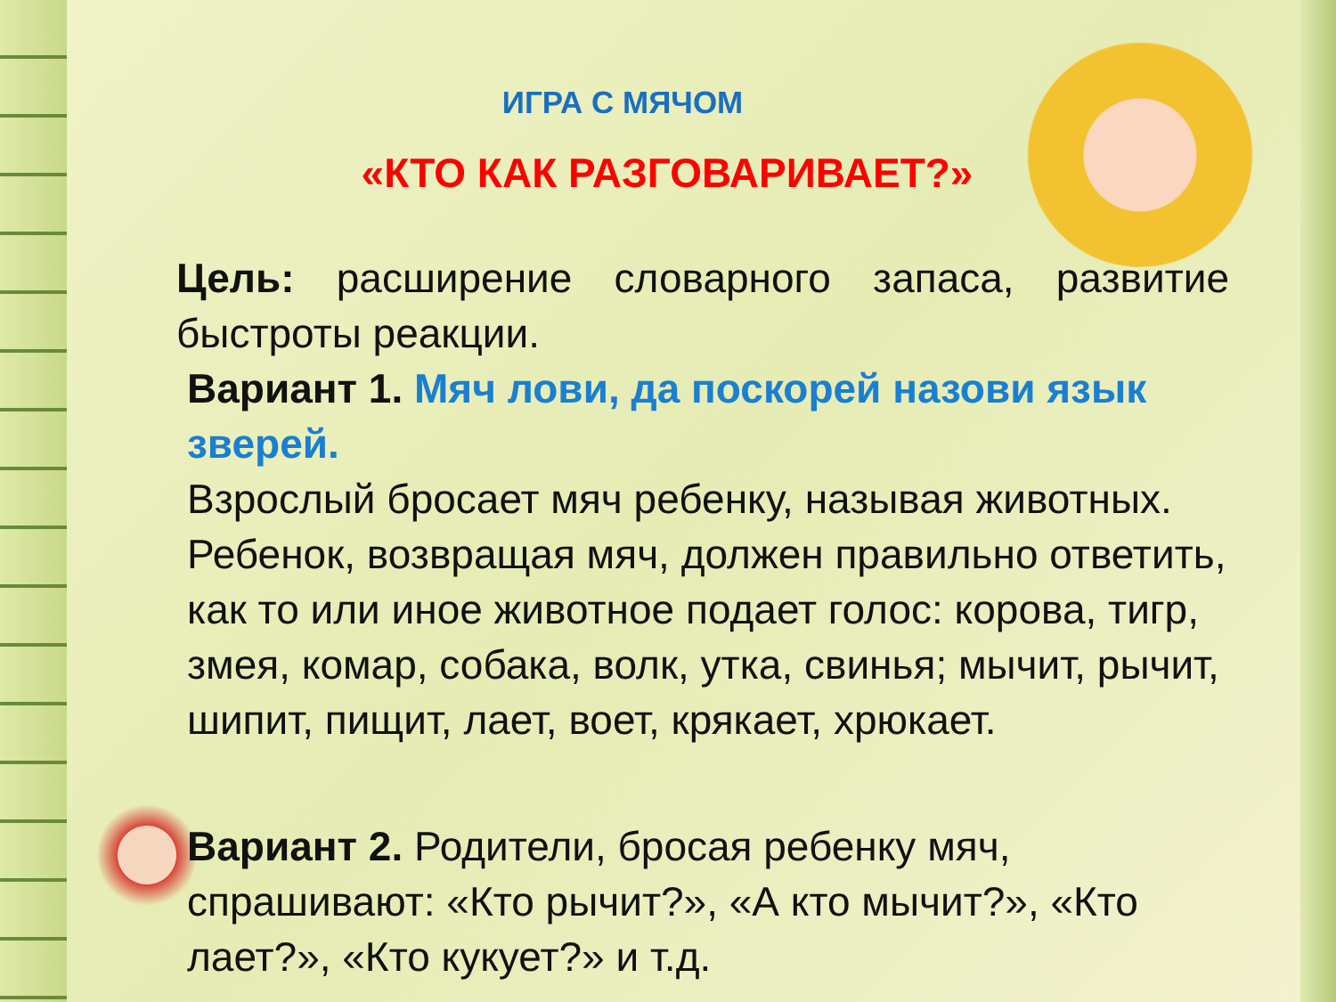ИГРА С МЯЧОМ
«КТО КАК РАЗГОВАРИВАЕТ?»
Цель: расширение словарного запаса, развитие быстроты реакции.
Вариант 1. Мяч лови, да поскорей назови язык зверей.
Взрослый бросает мяч ребенку, называя животных. Ребенок, возвращая мяч, должен правильно ответить, как то или иное животное подает голос: корова, тигр, змея, комар, собака, волк, утка, свинья; мычит, рычит, шипит, пищит, лает, воет, крякает, хрюкает.
Вариант 2. Родители, бросая ребенку мяч, спрашивают: «Кто рычит?», «А кто мычит?», «Кто лает?», «Кто кукует?» и т.д.